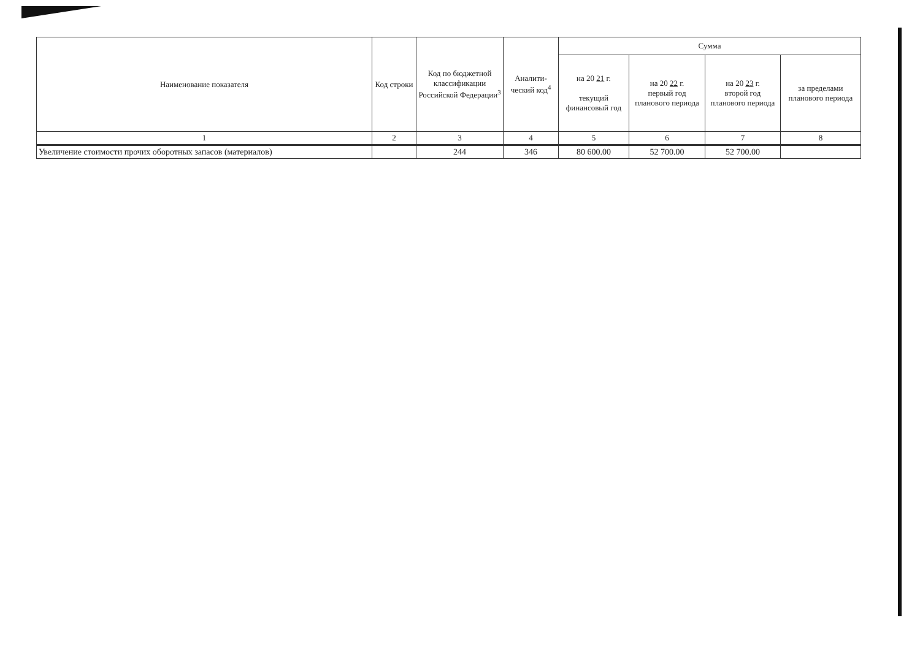| Наименование показателя | Код строки | Код по бюджетной классификации Российской Федерации<sup>3</sup> | Аналити-ческий код<sup>4</sup> | Сумма | | | |
| --- | --- | --- | --- | --- | --- | --- | --- |
| | | | | на 20 21 г. текущий финансовый год | на 20 22 г. первый год планового периода | на 20 23 г. второй год планового периода | за пределами планового периода |
| 1 | 2 | 3 | 4 | 5 | 6 | 7 | 8 |
| Увеличение стоимости прочих оборотных запасов (материалов) | | 244 | 346 | 80 600.00 | 52 700.00 | 52 700.00 | |